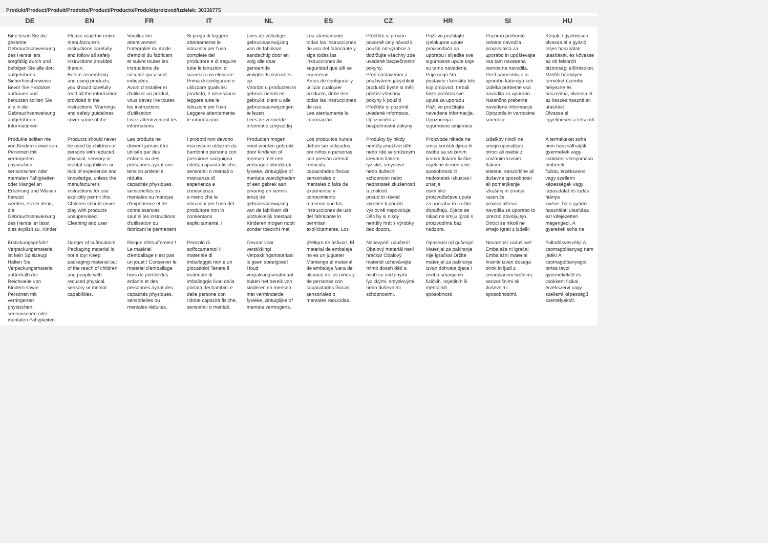Produkt/Product/Produit/Prodotto/Product/Producto/Produkt/proizvod/Izdelek: 30336775
| DE | EN | FR | IT | NL | ES | CZ | HR | SI | HU |
| --- | --- | --- | --- | --- | --- | --- | --- | --- | --- |
| Bitte lesen Sie die gesamte Gebrauchsanweisung des Herstellers sorgfältig durch und befolgen Sie alle dort aufgeführten Sicherheitshinweise. Bevor Sie Produkte aufbauen und benutzen sollten Sie alle in der Gebrauchsanweisung aufgeführten Informationen | Please read the entire manufacturer's instructions carefully and follow all safety instructions provided therein. Before assembling and using products, you should carefully read all the information provided in the instructions. Warnings and safety guidelines cover some of the | Veuillez lire attentivement l'intégralité du mode d'emploi du fabricant et suivre toutes les instructions de sécurité qui y sont indiquées. Avant d'installer et d'utiliser un produit, vous devez lire toutes les instructions d'utilisation Lisez attentivement les informations | Si prega di leggere attentamente le istruzioni per l'uso complete del produttore e di seguire tutte le istruzioni di sicurezza ivi elencate. Prima di configurare e utilizzare qualsiasi prodotto, è necessario leggere tutte le istruzioni per l'uso Leggere attentamente le informazioni | Lees de volledige gebruiksaanwijzing van de fabrikant aandachtig door en volg alle daar genoemde veiligheidsinstructies op. Voordat u producten in gebruik neemt en gebruikt, dient u alle gebruiksaanwijzingen te lezen Lees de vermelde informatie zorgvuldig | Lea atentamente todas las instrucciones de uso del fabricante y siga todas las instrucciones de seguridad que allí se enumeran. Antes de configurar y utilizar cualquier producto, debe leer todas las instrucciones de uso. Lea atentamente la información | Přečtěte si prosím pozorně celý návod k použití od výrobce a dodržujte všechny zde uvedené bezpečnostní pokyny. Před nastavením a používáním jakýchkoli produktů byste si měli přečíst všechny pokyny k použití Přečtěte si pozorně uvedené informace. Upozornění a bezpečnostní pokyny | Pažljivo pročitajte cjelokupne upute proizvođača za uporabu i slijedite sve sigurnosne upute koje su tamo navedene. Prije nego što postavite i koristite bilo koji proizvod, trebali biste pročitati sve upute za uporabu Pažljivo pročitajte navedene informacije. Upozorenja i sigurnosne smjernice | Pozorno preberite celotna navodila proizvajalca za uporabo in upoštevajte vsa tam navedena varnostna navodila. Pred namestitvijo in uporabo katerega koli izdelka preberite vsa navodila za uporabo Natančno preberite navedene informacije. Opozorila in varnostne smernice | Kérjük, figyelmesen olvassa el a gyártó teljes használati utasítását, és kövesse az ott felsorolt biztonsági előírásokat. Mielőtt bármilyen terméket üzembe helyezne és használna, olvassa el az összes használati utasítást Olvassa el figyelmesen a felsorolt |
| Produkte sollten nie von Kindern sowie von Personen mit verringerten physischen, sensorischen oder mentalen Fähigkeiten oder Mangel an Erfahrung und Wissen benutzt werden, es sei denn, die Gebrauchsanweisung des Hersteller lässt dies explizit zu. Kinder | Products should never be used by children or persons with reduced physical, sensory or mental capabilities or lack of experience and knowledge, unless the manufacturer's instructions for use explicitly permit this. Children should never play with products unsupervised. Cleaning and user | Les produits ne doivent jamais être utilisés par des enfants ou des personnes ayant une tension artérielle réduite. capacités physiques, sensorielles ou mentales ou manque d'expérience et de connaissances sauf si les instructions d'utilisation du fabricant le permettent | I prodotti non devono mai essere utilizzati da bambini o persone con pressione sanguigna ridotta capacità fisiche, sensoriali o mentali o mancanza di esperienza e conoscenza a meno che le istruzioni per l'uso del produttore non lo consentano esplicitamente. I | Producten mogen nooit worden gebruikt door kinderen of mensen met een verlaagde bloeddruk fysieke, zintuiglijke of mentale vaardigheden of een gebrek aan ervaring en kennis tenzij de gebruiksaanwijzing van de fabrikant dit uitdrukkelijk toestaat. Kinderen mogen nooit zonder toezicht met | Los productos nunca deben ser utilizados por niños o personas con presión arterial reducida. capacidades físicas, sensoriales o mentales o falta de experiencia y conocimiento a menos que las instrucciones de uso del fabricante lo permitan explícitamente. Los | Produkty by nikdy neměly používat děti nebo lidé se sníženým krevním tlakem fyzické, smyslové nebo duševní schopnosti nebo nedostatek zkušeností a znalostí pokud to návod výrobce k použití výslovně nepovoluje. Děti by si nikdy neměly hrát s výrobky bez dozoru. | Proizvode nikada ne smiju koristiti djeca ili osobe sa sniženim krvnim tlakom fizičke, osjetilne ili mentalne sposobnosti ili nedostatak iskustva i znanja osim ako proizvođačeve upute za uporabu to izričito dopuštaju. Djeca se nikad ne smiju igrati s proizvodima bez nadzora. | Izdelkov nikoli ne smejo uporabljati otroci ali osebe z znižanim krvnim tlakom telesne, senzorične ali duševne sposobnosti ali pomanjkanje izkušenj in znanja razen če proizvajalčeva navodila za uporabo to izrecno dovoljujejo. Otroci se nikoli ne smejo igrati z izdelki | A termékeket soha nem használhatják gyermekek vagy csökkent vérnyomású emberek fizikai, érzékszervi vagy szellemi képességek vagy tapasztalat és tudás hiánya kivéve, ha a gyártó használati utasítása ezt kifejezetten megengedi. A gyerekek soha ne |
| Erstickungsgefahr! Verpackungsmaterial ist kein Spielzeug! Halten Sie Verpackungsmaterial außerhalb der Reichweite von Kindern sowie Personen mit verringerten physischen, sensorischen oder mentalen Fähigkeiten. | Danger of suffocation! Packaging material is not a toy! Keep packaging material out of the reach of children and people with reduced physical, sensory or mental capabilities. | Risque d'étouffement ! Le matériel d'emballage n'est pas un jouet ! Conserver le matériel d'emballage hors de portée des enfants et des personnes ayant des capacités physiques, sensorielles ou mentales réduites. | Pericolo di soffocamento! Il materiale di imballaggio non è un giocattolo! Tenere il materiale di imballaggio fuori dalla portata dei bambini e delle persone con ridotte capacità fisiche, sensoriali o mentali. | Gevaar voor verstikking! Verpakkingsmateriaal is geen speelgoed! Houd verpakkingsmateriaal buiten het bereik van kinderen en mensen met verminderde fysieke, zintuiglijke of mentale vermogens. | ¡Peligro de asfixia! ¡El material de embalaje no es un juguete! Mantenga el material de embalaje fuera del alcance de los niños y de personas con capacidades físicas, sensoriales o mentales reducidas. | Nebezpečí udušení! Obalový materiál není hračka! Obalový materiál uchovávejte mimo dosah dětí a osob se sníženými fyzickými, smyslovými nebo duševními schopnostmi. | Opasnost od gušenja! Materijal za pakiranje nije igračka! Držite materijal za pakiranje izvan dohvata djece i osoba smanjenih fizičkih, osjetilnih ili mentalnih sposobnosti. | Nevarnost zadušitve! Embalaža ni igrača! Embalažni material hranite izven dosega otrok in ljudi z zmanjšanimi fizičnimi, senzoričnimi ali duševnimi sposobnostmi. | Fulladásveszély! A csomagolóanyag nem játék! A csomagolóanyagot tartsa távol gyermekektől és csökkent fizikai, érzékszervi vagy szellemi képességű személyektől. |